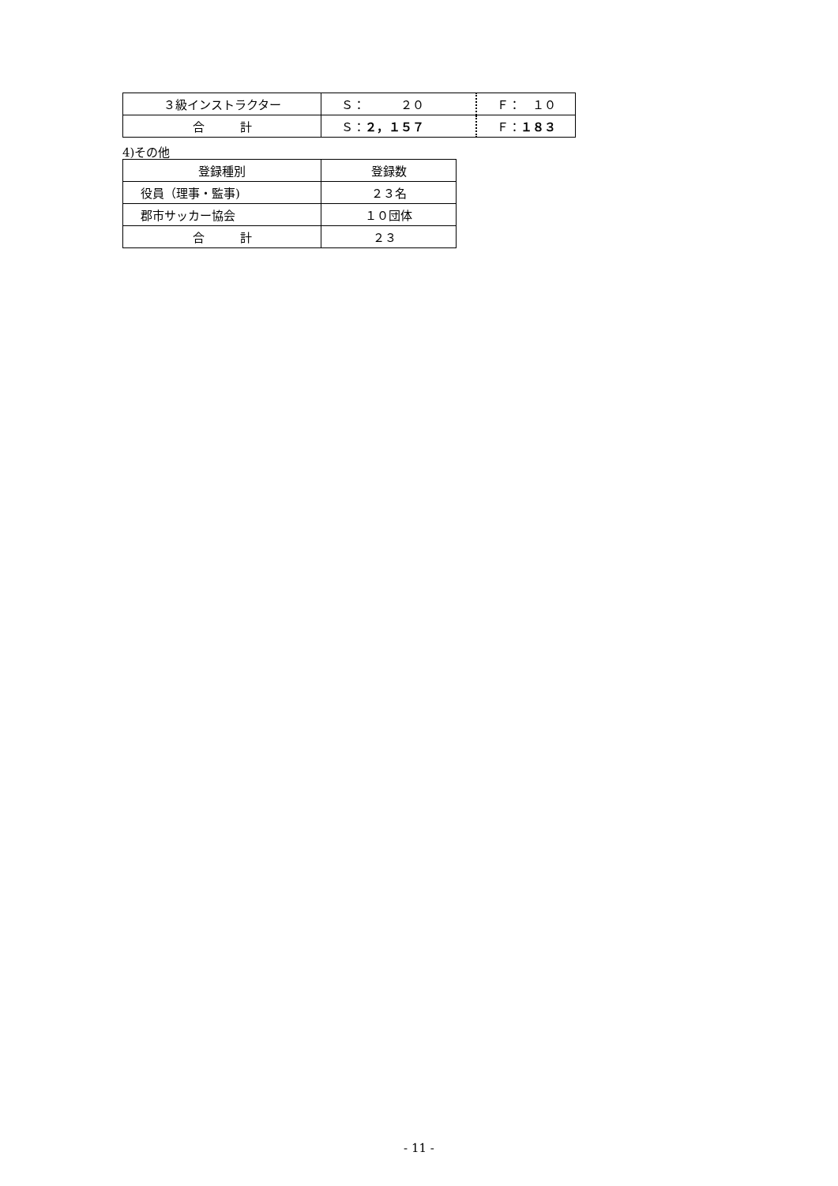| ３級インストラクター | Ｓ： ２０ | Ｆ： １０ |
| 合 計 | Ｓ： ２，１５７ | Ｆ： １８３ |
4)その他
| 登録種別 | 登録数 |
| --- | --- |
| 役員（理事・監事) | ２３名 |
| 郡市サッカー協会 | １０団体 |
| 合 計 | ２３ |
- 11 -